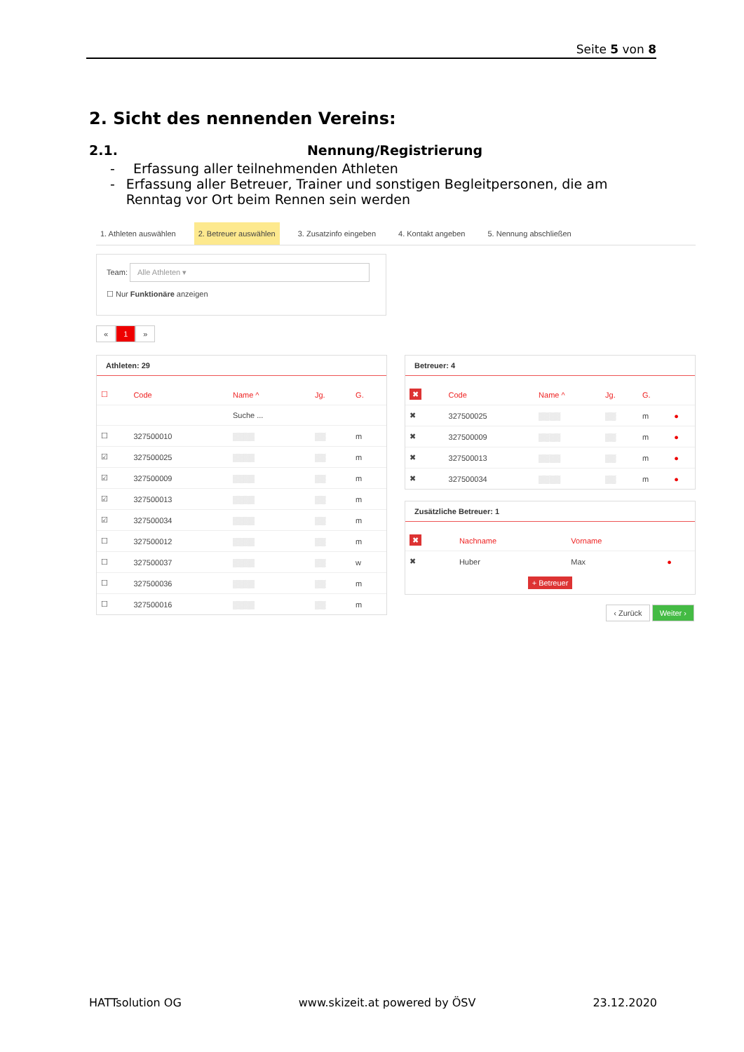Seite 5 von 8
2. Sicht des nennenden Vereins:
2.1. Nennung/Registrierung
- Erfassung aller teilnehmenden Athleten
- Erfassung aller Betreuer, Trainer und sonstigen Begleitpersonen, die am Renntag vor Ort beim Rennen sein werden
1. Athleten auswählen 2. Betreuer auswählen 3. Zusatzinfo eingeben 4. Kontakt angeben 5. Nennung abschließen
Team: Alle Athleten ▾
☐ Nur Funktionäre anzeigen
« 1 »
Athleten: 29
| ☐ | Code | Name ^ | Jg. | G. |
| --- | --- | --- | --- | --- |
| | | Suche ... | | |
| ☐ | 327500010 | ▒▒▒▒ | ▒▒ | m |
| ☑ | 327500025 | ▒▒▒▒ | ▒▒ | m |
| ☑ | 327500009 | ▒▒▒▒ | ▒▒ | m |
| ☑ | 327500013 | ▒▒▒▒ | ▒▒ | m |
| ☑ | 327500034 | ▒▒▒▒ | ▒▒ | m |
| ☐ | 327500012 | ▒▒▒▒ | ▒▒ | m |
| ☐ | 327500037 | ▒▒▒▒ | ▒▒ | w |
| ☐ | 327500036 | ▒▒▒▒ | ▒▒ | m |
| ☐ | 327500016 | ▒▒▒▒ | ▒▒ | m |
Betreuer: 4
| ✖ | Code | Name ^ | Jg. | G. | |
| --- | --- | --- | --- | --- | --- |
| ✖ | 327500025 | ▒▒▒▒ | ▒▒ | m | ● |
| ✖ | 327500009 | ▒▒▒▒ | ▒▒ | m | ● |
| ✖ | 327500013 | ▒▒▒▒ | ▒▒ | m | ● |
| ✖ | 327500034 | ▒▒▒▒ | ▒▒ | m | ● |
Zusätzliche Betreuer: 1
| ✖ | Nachname | Vorname | |
| --- | --- | --- | --- |
| ✖ | Huber | Max | ● |
+ Betreuer
‹ Zurück Weiter ›
HATTsolution OG www.skizeit.at powered by ÖSV 23.12.2020